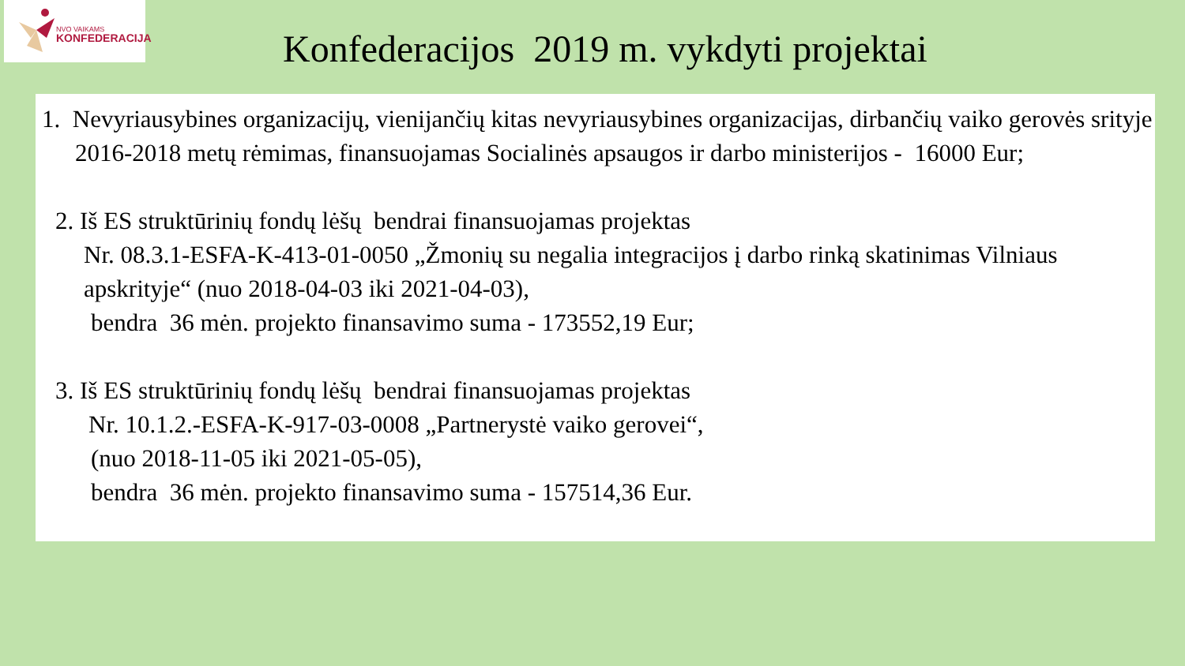NVO VAIKAMS
KONFEDERACIJA
Konfederacijos 2019 m. vykdyti projektai
1. Nevyriausybines organizacijų, vienijančių kitas nevyriausybines organizacijas, dirbančių vaiko gerovės srityje 2016-2018 metų rėmimas, finansuojamas Socialinės apsaugos ir darbo ministerijos - 16000 Eur;
2. Iš ES struktūrinių fondų lėšų bendrai finansuojamas projektas
Nr. 08.3.1-ESFA-K-413-01-0050 „Žmonių su negalia integracijos į darbo rinką skatinimas Vilniaus apskrityje“ (nuo 2018-04-03 iki 2021-04-03),
bendra 36 mėn. projekto finansavimo suma - 173552,19 Eur;
3. Iš ES struktūrinių fondų lėšų bendrai finansuojamas projektas
Nr. 10.1.2.-ESFA-K-917-03-0008 „Partnerystė vaiko gerovei“,
(nuo 2018-11-05 iki 2021-05-05),
bendra 36 mėn. projekto finansavimo suma - 157514,36 Eur.